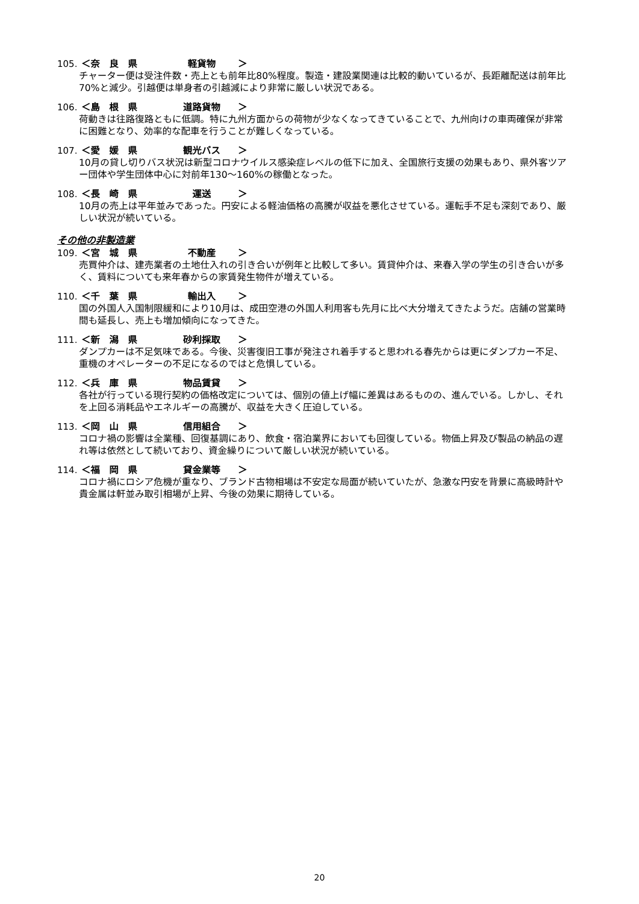105. ＜奈　良　県 軽貨物 ＞
チャーター便は受注件数・売上とも前年比80%程度。製造・建設業関連は比較的動いているが、長距離配送は前年比70%と減少。引越便は単身者の引越減により非常に厳しい状況である。
106. ＜島　根　県 道路貨物 ＞
荷動きは往路復路ともに低調。特に九州方面からの荷物が少なくなってきていることで、九州向けの車両確保が非常に困難となり、効率的な配車を行うことが難しくなっている。
107. ＜愛　媛　県 観光バス ＞
10月の貸し切りバス状況は新型コロナウイルス感染症レベルの低下に加え、全国旅行支援の効果もあり、県外客ツアー団体や学生団体中心に対前年130～160%の稼働となった。
108. ＜長　崎　県 運送 ＞
10月の売上は平年並みであった。円安による軽油価格の高騰が収益を悪化させている。運転手不足も深刻であり、厳しい状況が続いている。
その他の非製造業
109. ＜宮　城　県 不動産 ＞
売買仲介は、建売業者の土地仕入れの引き合いが例年と比較して多い。賃貸仲介は、来春入学の学生の引き合いが多く、賃料についても来年春からの家賃発生物件が増えている。
110. ＜千　葉　県 輸出入 ＞
国の外国人入国制限緩和により10月は、成田空港の外国人利用客も先月に比べ大分増えてきたようだ。店舗の営業時間も延長し、売上も増加傾向になってきた。
111. ＜新　潟　県 砂利採取 ＞
ダンプカーは不足気味である。今後、災害復旧工事が発注され着手すると思われる春先からは更にダンプカー不足、重機のオペレーターの不足になるのではと危惧している。
112. ＜兵　庫　県 物品賃貸 ＞
各社が行っている現行契約の価格改定については、個別の値上げ幅に差異はあるものの、進んでいる。しかし、それを上回る消耗品やエネルギーの高騰が、収益を大きく圧迫している。
113. ＜岡　山　県 信用組合 ＞
コロナ禍の影響は全業種、回復基調にあり、飲食・宿泊業界においても回復している。物価上昇及び製品の納品の遅れ等は依然として続いており、資金繰りについて厳しい状況が続いている。
114. ＜福　岡　県 貸金業等 ＞
コロナ禍にロシア危機が重なり、ブランド古物相場は不安定な局面が続いていたが、急激な円安を背景に高級時計や貴金属は軒並み取引相場が上昇、今後の効果に期待している。
20